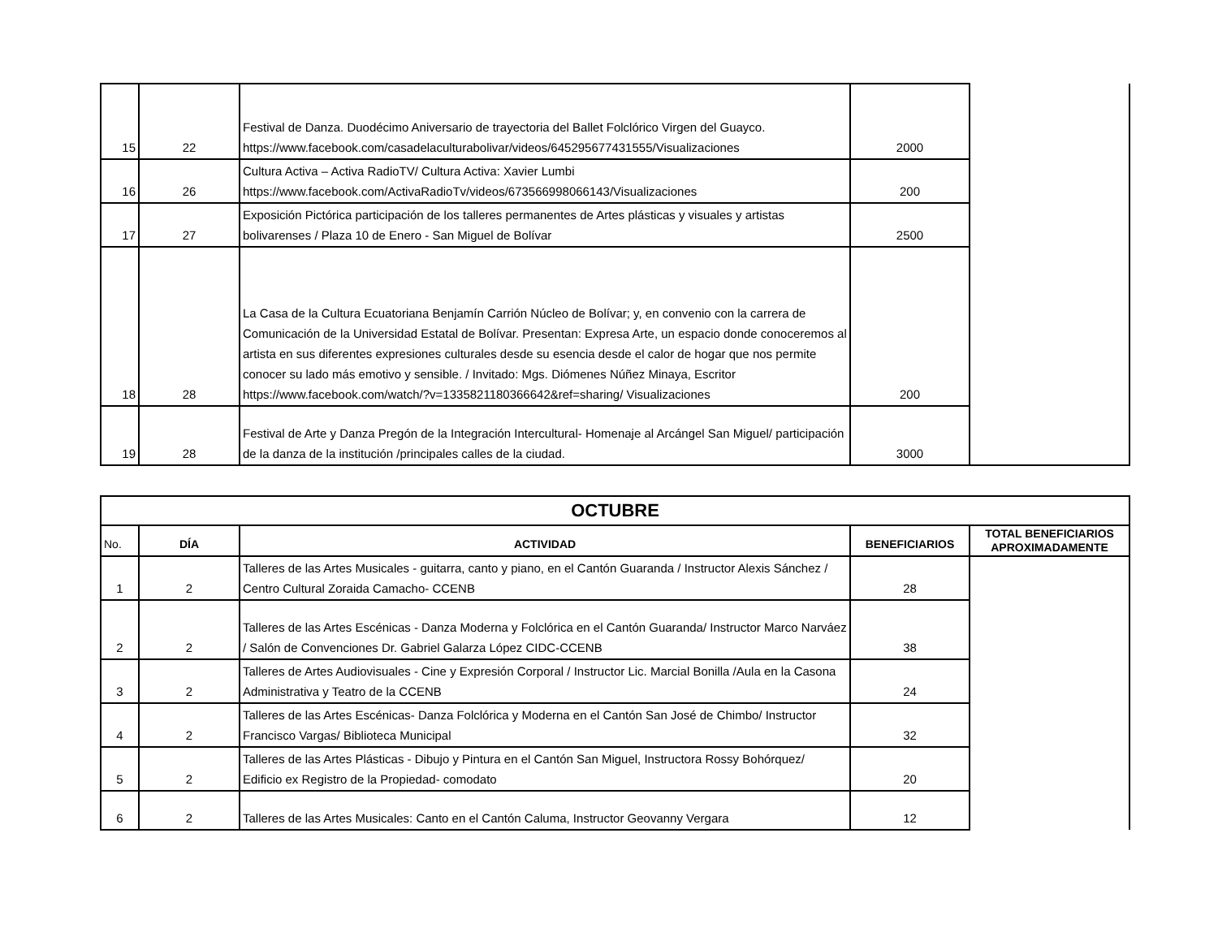| 15 | 22 | Festival de Danza. Duodécimo Aniversario de trayectoria del Ballet Folclórico Virgen del Guayco. https://www.facebook.com/casadelaculturabolivar/videos/645295677431555/Visualizaciones | 2000 | |
| 16 | 26 | Cultura Activa – Activa RadioTV/ Cultura Activa: Xavier Lumbi https://www.facebook.com/ActivaRadioTv/videos/673566998066143/Visualizaciones | 200 | |
| 17 | 27 | Exposición Pictórica participación de los talleres permanentes de Artes plásticas y visuales y artistas bolivarenses / Plaza 10 de Enero - San Miguel de Bolívar | 2500 | |
| 18 | 28 | La Casa de la Cultura Ecuatoriana Benjamín Carrión Núcleo de Bolívar; y, en convenio con la carrera de Comunicación de la Universidad Estatal de Bolívar. Presentan: Expresa Arte, un espacio donde conoceremos al artista en sus diferentes expresiones culturales desde su esencia desde el calor de hogar que nos permite conocer su lado más emotivo y sensible. / Invitado: Mgs. Diómenes Núñez Minaya, Escritor https://www.facebook.com/watch/?v=1335821180366642&ref=sharing/ Visualizaciones | 200 | |
| 19 | 28 | Festival de Arte y Danza Pregón de la Integración Intercultural- Homenaje al Arcángel San Miguel/ participación de la danza de la institución /principales calles de la ciudad. | 3000 | |
| OCTUBRE | | | | |
| --- | --- | --- | --- | --- |
| No. | DÍA | ACTIVIDAD | BENEFICIARIOS | TOTAL BENEFICIARIOS APROXIMADAMENTE |
| 1 | 2 | Talleres de las Artes Musicales - guitarra, canto y piano, en el Cantón Guaranda / Instructor Alexis Sánchez / Centro Cultural Zoraida Camacho- CCENB | 28 | |
| 2 | 2 | Talleres de las Artes Escénicas - Danza Moderna y Folclórica en el Cantón Guaranda/ Instructor Marco Narváez / Salón de Convenciones Dr. Gabriel Galarza López CIDC-CCENB | 38 | |
| 3 | 2 | Talleres de Artes Audiovisuales - Cine y Expresión Corporal / Instructor Lic. Marcial Bonilla /Aula en la Casona Administrativa y Teatro de la CCENB | 24 | |
| 4 | 2 | Talleres de las Artes Escénicas- Danza Folclórica y Moderna en el Cantón San José de Chimbo/ Instructor Francisco Vargas/ Biblioteca Municipal | 32 | |
| 5 | 2 | Talleres de las Artes Plásticas - Dibujo y Pintura en el Cantón San Miguel, Instructora Rossy Bohórquez/ Edificio ex Registro de la Propiedad- comodato | 20 | |
| 6 | 2 | Talleres de las Artes Musicales: Canto en el Cantón Caluma, Instructor Geovanny Vergara | 12 | |